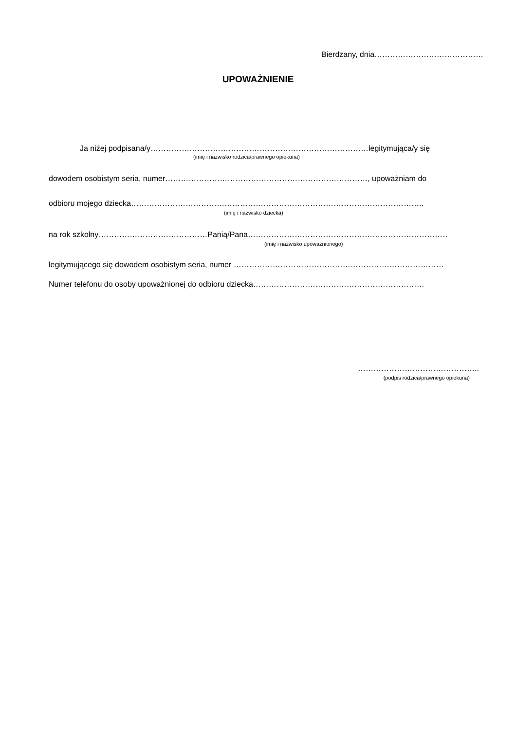Bierdzany, dnia……………………………………
UPOWAŻNIENIE
Ja niżej podpisana/y…………………………………………………………………………legitymująca/y się
(imię i nazwisko rodzica/prawnego opiekuna)
dowodem osobistym seria, numer……………………………………………………………………, upoważniam do
odbioru mojego dziecka…………………………………………………………………………………………………..
(imię i nazwisko dziecka)
na rok szkolny……………………………………Panią/Pana………………………………………………………………………..
(imię i nazwisko upoważnionego)
legitymującego się dowodem osobistym seria, numer ………………………………………………………………………
Numer telefonu do osoby upoważnionej do odbioru dziecka…………………………………………………………
………………………………………..
(podpis rodzica/prawnego opiekuna)